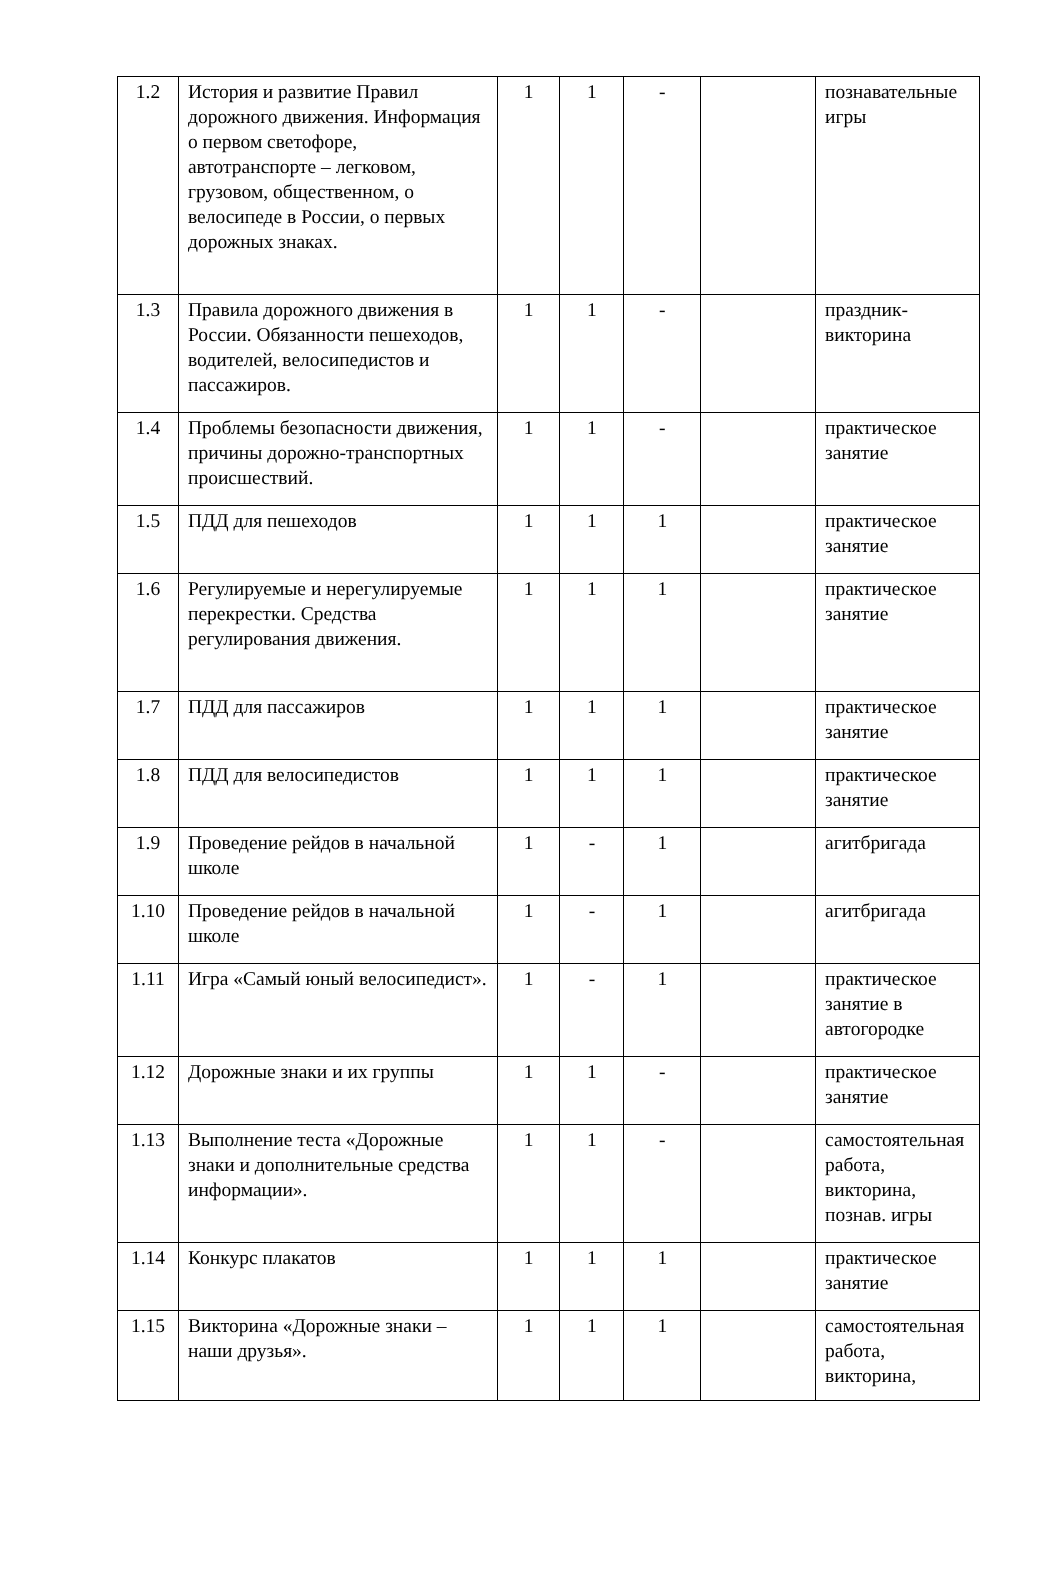| 1.2 | История и развитие Правил дорожного движения. Информация о первом светофоре, автотранспорте – легковом, грузовом, общественном, о велосипеде в России, о первых дорожных знаках. | 1 | 1 | - | | познавательные игры |
| 1.3 | Правила дорожного движения в России. Обязанности пешеходов, водителей, велосипедистов и пассажиров. | 1 | 1 | - | | праздник-викторина |
| 1.4 | Проблемы безопасности движения, причины дорожно-транспортных происшествий. | 1 | 1 | - | | практическое занятие |
| 1.5 | ПДД для пешеходов | 1 | 1 | 1 | | практическое занятие |
| 1.6 | Регулируемые и нерегулируемые перекрестки. Средства регулирования движения. | 1 | 1 | 1 | | практическое занятие |
| 1.7 | ПДД для пассажиров | 1 | 1 | 1 | | практическое занятие |
| 1.8 | ПДД для велосипедистов | 1 | 1 | 1 | | практическое занятие |
| 1.9 | Проведение рейдов в начальной школе | 1 | - | 1 | | агитбригада |
| 1.10 | Проведение рейдов в начальной школе | 1 | - | 1 | | агитбригада |
| 1.11 | Игра «Самый юный велосипедист». | 1 | - | 1 | | практическое занятие в автогородке |
| 1.12 | Дорожные знаки и их группы | 1 | 1 | - | | практическое занятие |
| 1.13 | Выполнение теста «Дорожные знаки и дополнительные средства информации». | 1 | 1 | - | | самостоятельная работа, викторина, познав. игры |
| 1.14 | Конкурс плакатов | 1 | 1 | 1 | | практическое занятие |
| 1.15 | Викторина «Дорожные знаки – наши друзья». | 1 | 1 | 1 | | самостоятельная работа, викторина, |